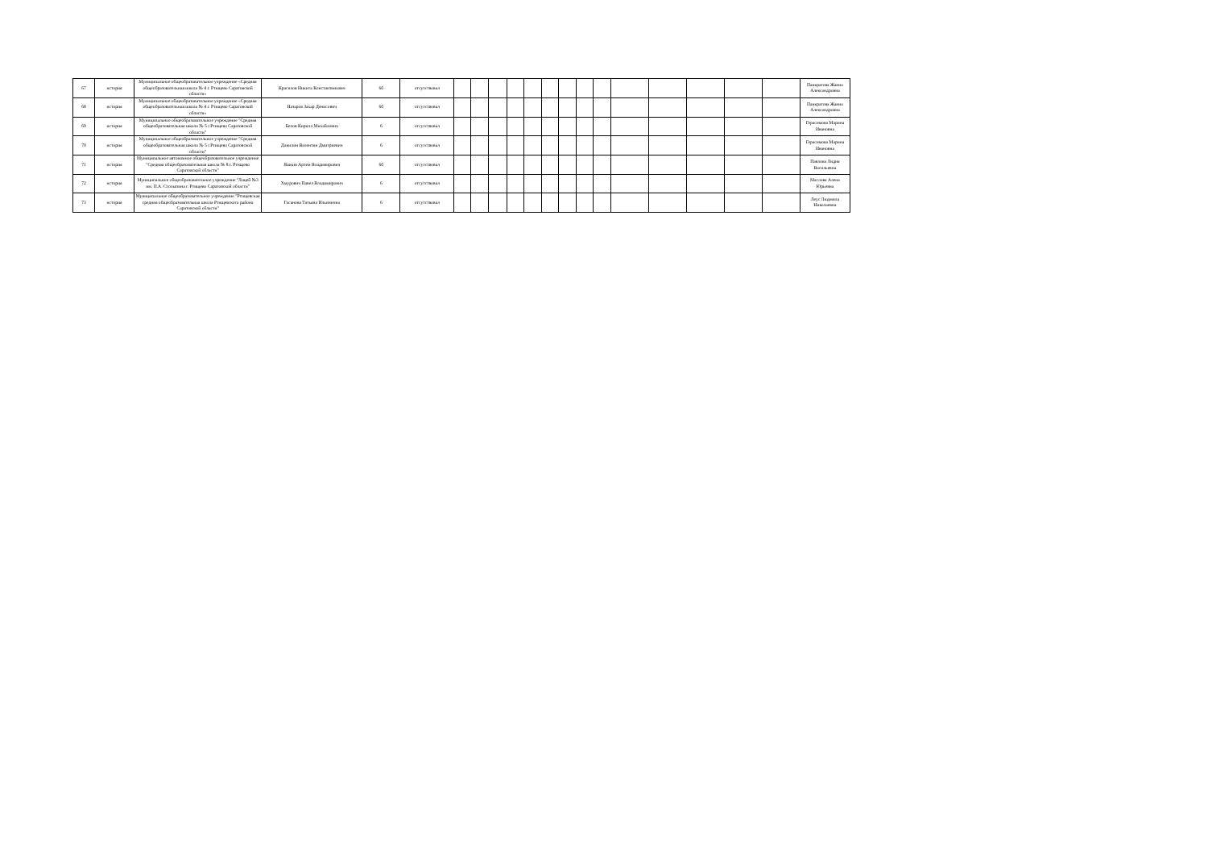| 67 | история | Муниципальное общеобразовательное учреждение «Средняя общеобразовательная школа № 4 г. Ртищево Саратовской области» | Красилов Никита Константинович | 6б | отсутствовал | | | | | | | | | | | | | | | Панкратова Жанна Александровна |
| 68 | история | Муниципальное общеобразовательное учреждение «Средняя общеобразовательная школа № 4 г. Ртищево Саратовской области» | Назаров Захар Денисович | 6б | отсутствовал | | | | | | | | | | | | | | | Панкратова Жанна Александровна |
| 69 | история | Муниципальное общеобразовательное учреждение "Средняя общеобразовательная школа № 5 г.Ртищево Саратовской области" | Белов Кирилл Михайлович | 6 | отсутствовал | | | | | | | | | | | | | | | Герасимова Марина Ивановна |
| 70 | история | Муниципальное общеобразовательное учреждение "Средняя общеобразовательная школа № 5 г.Ртищево Саратовской области" | Данилин Валентин Дмитриевич | 6 | отсутствовал | | | | | | | | | | | | | | | Герасимова Марина Ивановна |
| 71 | история | Муниципальное автономное общеобразовательное учреждение "Средняя общеобразовательная школа № 8 г. Ртищево Саратовской области" | Яшкин Артем Владимирович | 6б | отсутствовал | | | | | | | | | | | | | | | Павлова Лидия Васильевна |
| 72 | история | Муниципальное общеобразовательное учреждение "Лицей №3 им. П.А. Столыпина г. Ртищево Саратовской области" | Хмурович Павел Владимирович | 6 | отсутствовал | | | | | | | | | | | | | | | Маслова Алена Юрьевна |
| 73 | история | Муниципальное общеобразовательное учреждение "Ртищевская средняя общеобразовательная школа Ртищевского района Саратовской области" | Гасанова Татьяна Ильинична | 6 | отсутствовал | | | | | | | | | | | | | | | Леус Людмила Николаевна |